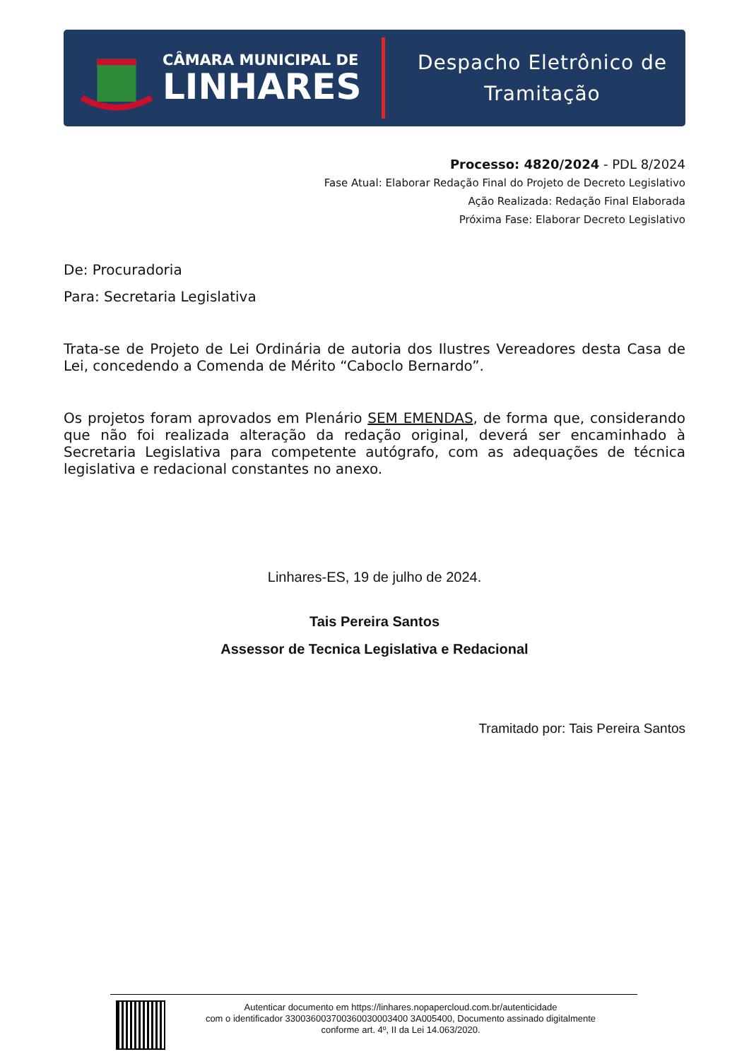CÂMARA MUNICIPAL DE
LINHARES
Despacho Eletrônico de
Tramitação
Processo: 4820/2024 - PDL 8/2024
Fase Atual: Elaborar Redação Final do Projeto de Decreto Legislativo
Ação Realizada: Redação Final Elaborada
Próxima Fase: Elaborar Decreto Legislativo
De: Procuradoria
Para: Secretaria Legislativa
Trata-se de Projeto de Lei Ordinária de autoria dos Ilustres Vereadores desta Casa de Lei, concedendo a Comenda de Mérito “Caboclo Bernardo”.
Os projetos foram aprovados em Plenário SEM EMENDAS, de forma que, considerando que não foi realizada alteração da redação original, deverá ser encaminhado à Secretaria Legislativa para competente autógrafo, com as adequações de técnica legislativa e redacional constantes no anexo.
Linhares-ES, 19 de julho de 2024.
Tais Pereira Santos
Assessor de Tecnica Legislativa e Redacional
Tramitado por: Tais Pereira Santos
Autenticar documento em https://linhares.nopapercloud.com.br/autenticidade
com o identificador 330036003700360030003400 3A005400, Documento assinado digitalmente
conforme art. 4º, II da Lei 14.063/2020.